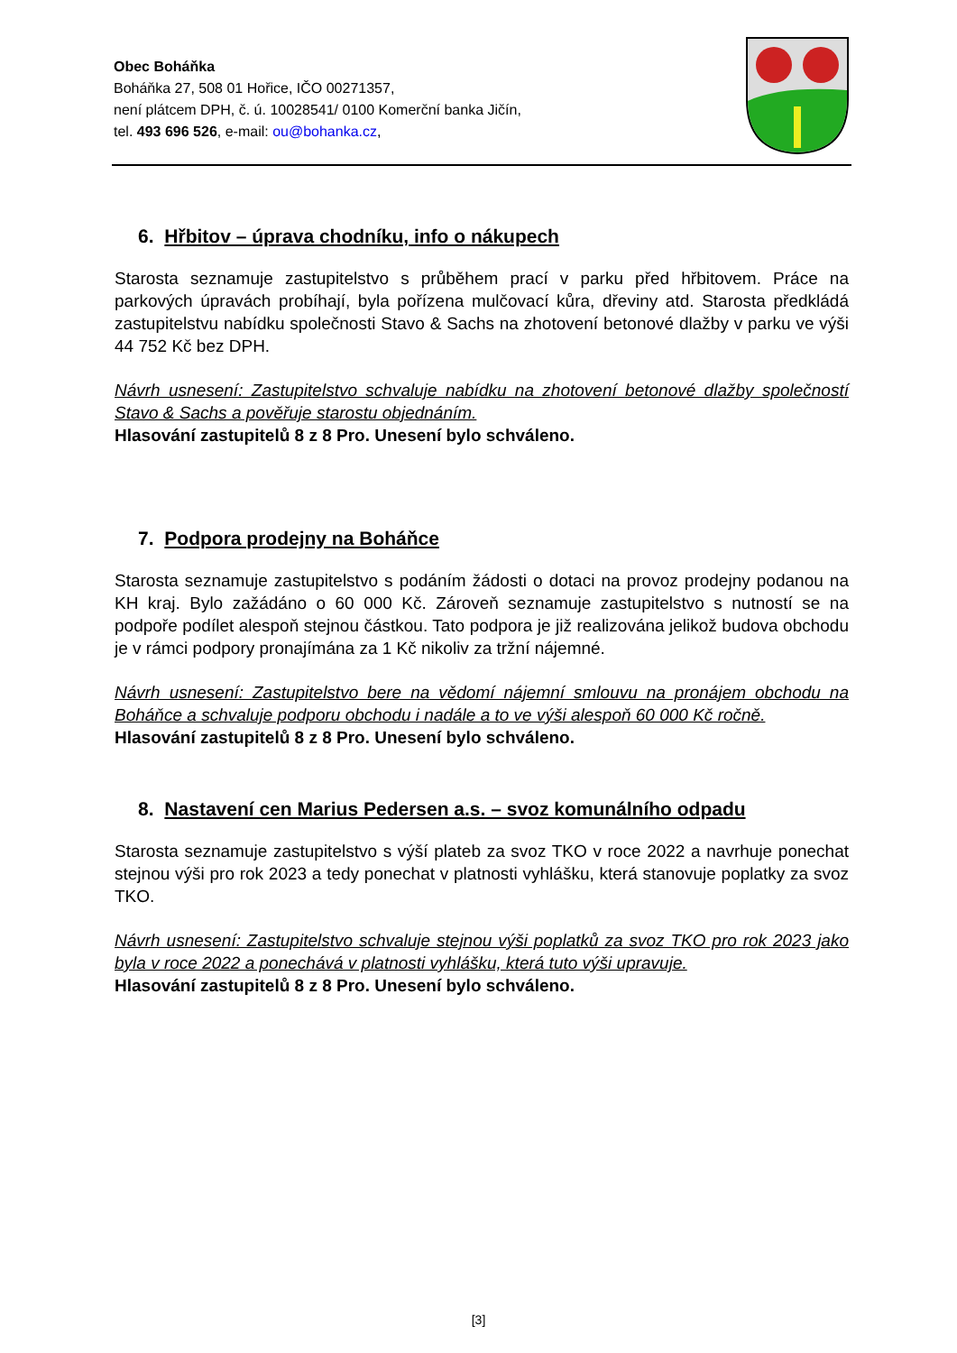Obec Boháňka
Boháňka 27, 508 01 Hořice, IČO 00271357,
není plátcem DPH, č. ú. 10028541/ 0100 Komerční banka Jičín,
tel. 493 696 526, e-mail: ou@bohanka.cz,
6. Hřbitov – úprava chodníku, info o nákupech
Starosta seznamuje zastupitelstvo s průběhem prací v parku před hřbitovem. Práce na parkových úpravách probíhají, byla pořízena mulčovací kůra, dřeviny atd. Starosta předkládá zastupitelstvu nabídku společnosti Stavo & Sachs na zhotovení betonové dlažby v parku ve výši 44 752 Kč bez DPH.
Návrh usnesení: Zastupitelstvo schvaluje nabídku na zhotovení betonové dlažby společností Stavo & Sachs a pověřuje starostu objednáním.
Hlasování zastupitelů 8 z 8 Pro. Unesení bylo schváleno.
7. Podpora prodejny na Boháňce
Starosta seznamuje zastupitelstvo s podáním žádosti o dotaci na provoz prodejny podanou na KH kraj. Bylo zažádáno o 60 000 Kč. Zároveň seznamuje zastupitelstvo s nutností se na podpoře podílet alespoň stejnou částkou. Tato podpora je již realizována jelikož budova obchodu je v rámci podpory pronajímána za 1 Kč nikoliv za tržní nájemné.
Návrh usnesení: Zastupitelstvo bere na vědomí nájemní smlouvu na pronájem obchodu na Boháňce a schvaluje podporu obchodu i nadále a to ve výši alespoň 60 000 Kč ročně.
Hlasování zastupitelů 8 z 8 Pro. Unesení bylo schváleno.
8. Nastavení cen Marius Pedersen a.s. – svoz komunálního odpadu
Starosta seznamuje zastupitelstvo s výší plateb za svoz TKO v roce 2022 a navrhuje ponechat stejnou výši pro rok 2023 a tedy ponechat v platnosti vyhlášku, která stanovuje poplatky za svoz TKO.
Návrh usnesení: Zastupitelstvo schvaluje stejnou výši poplatků za svoz TKO pro rok 2023 jako byla v roce 2022 a ponechává v platnosti vyhlášku, která tuto výši upravuje.
Hlasování zastupitelů 8 z 8 Pro. Unesení bylo schváleno.
[3]